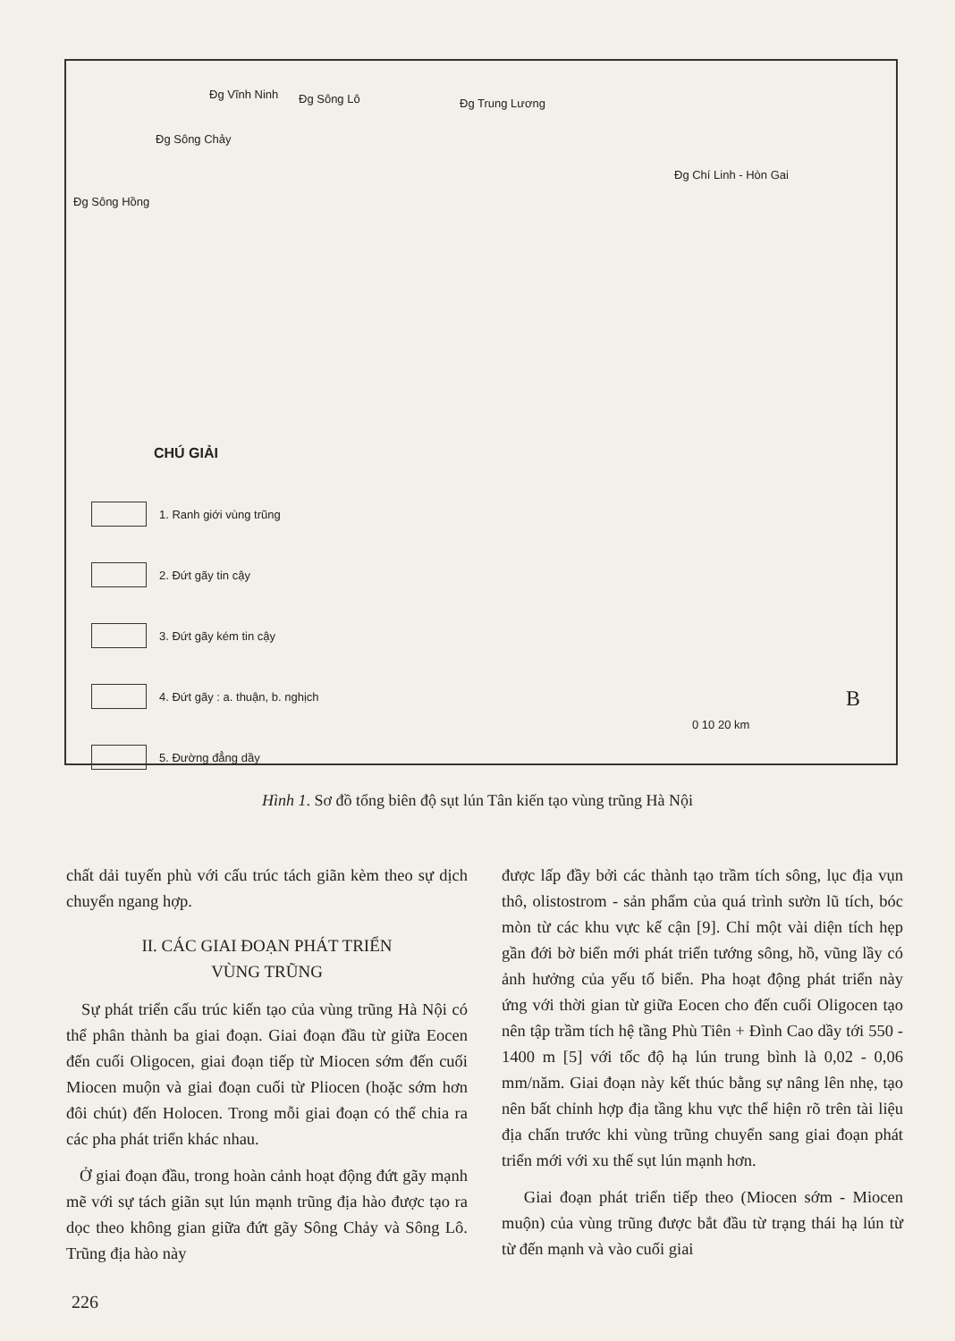Đg Sông Hồng
Đg Sông Chảy
Đg Vĩnh Ninh Đg Sông Lô Đg Trung Lương
Đg Chí Linh - Hòn Gai
0 10 20 km
B
CHÚ GIẢI
1. Ranh giới vùng trũng
2. Đứt gãy tin cậy
3. Đứt gãy kém tin cậy
4. Đứt gãy : a. thuận, b. nghịch
5. Đường đẳng dầy
Hình 1. Sơ đồ tổng biên độ sụt lún Tân kiến tạo vùng trũng Hà Nội
chất dải tuyến phù với cấu trúc tách giãn kèm theo sự dịch chuyển ngang hợp.
II. CÁC GIAI ĐOẠN PHÁT TRIỂN
VÙNG TRŨNG
Sự phát triển cấu trúc kiến tạo của vùng trũng Hà Nội có thể phân thành ba giai đoạn. Giai đoạn đầu từ giữa Eocen đến cuối Oligocen, giai đoạn tiếp từ Miocen sớm đến cuối Miocen muộn và giai đoạn cuối từ Pliocen (hoặc sớm hơn đôi chút) đến Holocen. Trong mỗi giai đoạn có thể chia ra các pha phát triển khác nhau.
Ở giai đoạn đầu, trong hoàn cảnh hoạt động đứt gãy mạnh mẽ với sự tách giãn sụt lún mạnh trũng địa hào được tạo ra dọc theo không gian giữa đứt gãy Sông Chảy và Sông Lô. Trũng địa hào này
được lấp đầy bởi các thành tạo trầm tích sông, lục địa vụn thô, olistostrom - sản phẩm của quá trình sườn lũ tích, bóc mòn từ các khu vực kế cận [9]. Chỉ một vài diện tích hẹp gần đới bờ biển mới phát triển tướng sông, hồ, vũng lầy có ảnh hưởng của yếu tố biển. Pha hoạt động phát triển này ứng với thời gian từ giữa Eocen cho đến cuối Oligocen tạo nên tập trầm tích hệ tầng Phù Tiên + Đình Cao dầy tới 550 - 1400 m [5] với tốc độ hạ lún trung bình là 0,02 - 0,06 mm/năm. Giai đoạn này kết thúc bằng sự nâng lên nhẹ, tạo nên bất chỉnh hợp địa tầng khu vực thể hiện rõ trên tài liệu địa chấn trước khi vùng trũng chuyển sang giai đoạn phát triển mới với xu thế sụt lún mạnh hơn.
Giai đoạn phát triển tiếp theo (Miocen sớm - Miocen muộn) của vùng trũng được bắt đầu từ trạng thái hạ lún từ từ đến mạnh và vào cuối giai
226